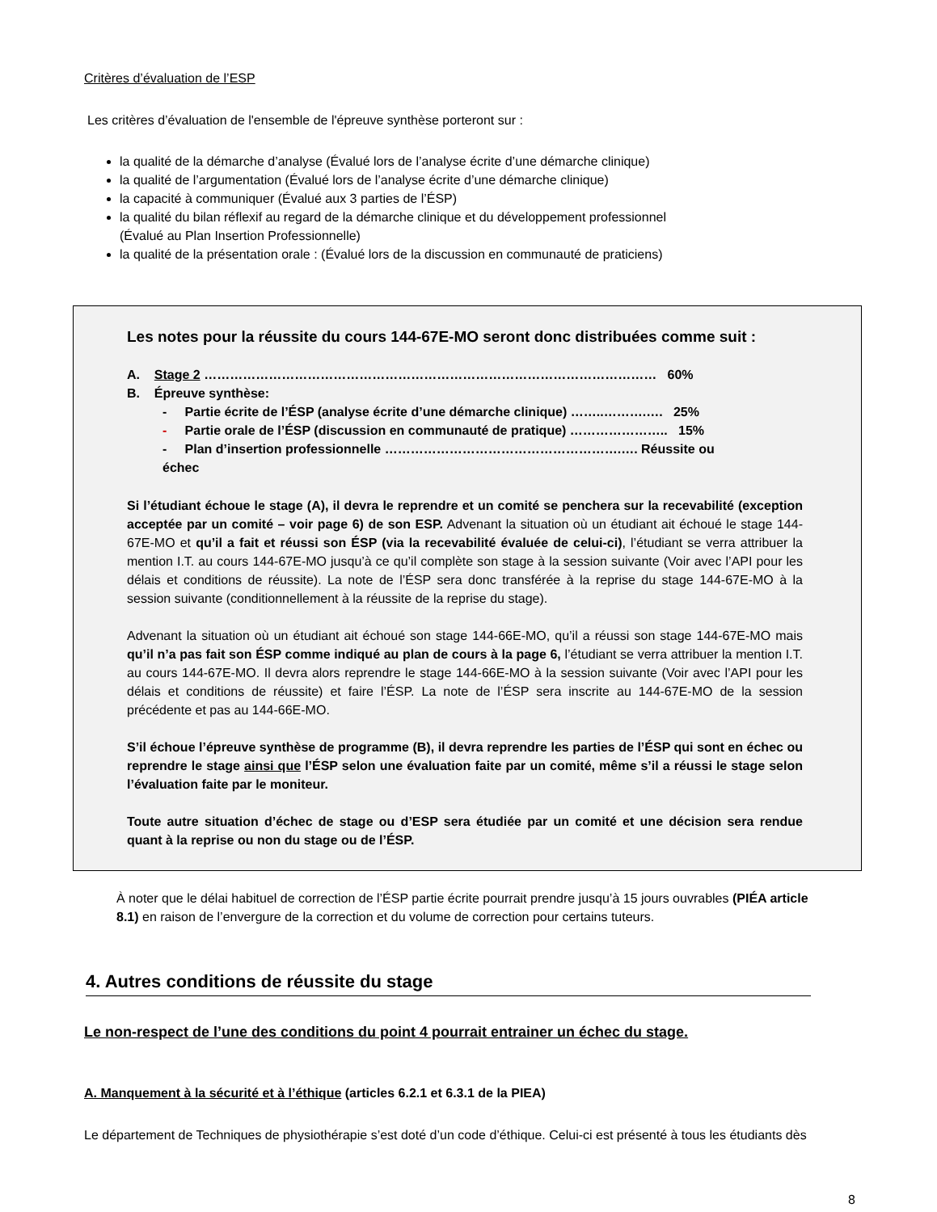Critères d’évaluation de l’ESP
Les critères d’évaluation de l'ensemble de l'épreuve synthèse porteront sur :
la qualité de la démarche d’analyse (Évalué lors de l’analyse écrite d’une démarche clinique)
la qualité de l’argumentation (Évalué lors de l’analyse écrite d’une démarche clinique)
la capacité à communiquer (Évalué aux 3 parties de l’ÉSP)
la qualité du bilan réflexif au regard de la démarche clinique et du développement professionnel
(Évalué au Plan Insertion Professionnelle)
la qualité de la présentation orale : (Évalué lors de la discussion en communauté de praticiens)
Les notes pour la réussite du cours 144-67E-MO seront donc distribuées comme suit :
A. Stage 2 …………………………………………………………………………………………… 60%
B. Épreuve synthèse:
- Partie écrite de l’ÉSP (analyse écrite d’une démarche clinique) ……..……….…. 25%
- Partie orale de l’ÉSP (discussion en communauté de pratique) ………………….. 15%
- Plan d’insertion professionnelle ……………………………………………….…. Réussite ou échec
Si l’étudiant échoue le stage (A), il devra le reprendre et un comité se penchera sur la recevabilité (exception acceptée par un comité – voir page 6) de son ESP. Advenant la situation où un étudiant ait échoué le stage 144-67E-MO et qu’il a fait et réussi son ÉSP (via la recevabilité évaluée de celui-ci), l’étudiant se verra attribuer la mention I.T. au cours 144-67E-MO jusqu’à ce qu’il complète son stage à la session suivante (Voir avec l’API pour les délais et conditions de réussite). La note de l’ÉSP sera donc transférée à la reprise du stage 144-67E-MO à la session suivante (conditionnellement à la réussite de la reprise du stage).
Advenant la situation où un étudiant ait échoué son stage 144-66E-MO, qu’il a réussi son stage 144-67E-MO mais qu’il n’a pas fait son ÉSP comme indiqué au plan de cours à la page 6, l’étudiant se verra attribuer la mention I.T. au cours 144-67E-MO. Il devra alors reprendre le stage 144-66E-MO à la session suivante (Voir avec l’API pour les délais et conditions de réussite) et faire l’ÉSP. La note de l’ÉSP sera inscrite au 144-67E-MO de la session précédente et pas au 144-66E-MO.
S’il échoue l’épreuve synthèse de programme (B), il devra reprendre les parties de l’ÉSP qui sont en échec ou reprendre le stage ainsi que l’ÉSP selon une évaluation faite par un comité, même s’il a réussi le stage selon l’évaluation faite par le moniteur.
Toute autre situation d’échec de stage ou d’ESP sera étudiée par un comité et une décision sera rendue quant à la reprise ou non du stage ou de l’ÉSP.
À noter que le délai habituel de correction de l’ÉSP partie écrite pourrait prendre jusqu’à 15 jours ouvrables (PIÉA article 8.1) en raison de l’envergure de la correction et du volume de correction pour certains tuteurs.
4. Autres conditions de réussite du stage
Le non-respect de l’une des conditions du point 4 pourrait entrainer un échec du stage.
A. Manquement à la sécurité et à l’éthique (articles 6.2.1 et 6.3.1 de la PIEA)
Le département de Techniques de physiothérapie s’est doté d’un code d’éthique. Celui-ci est présenté à tous les étudiants dès
8